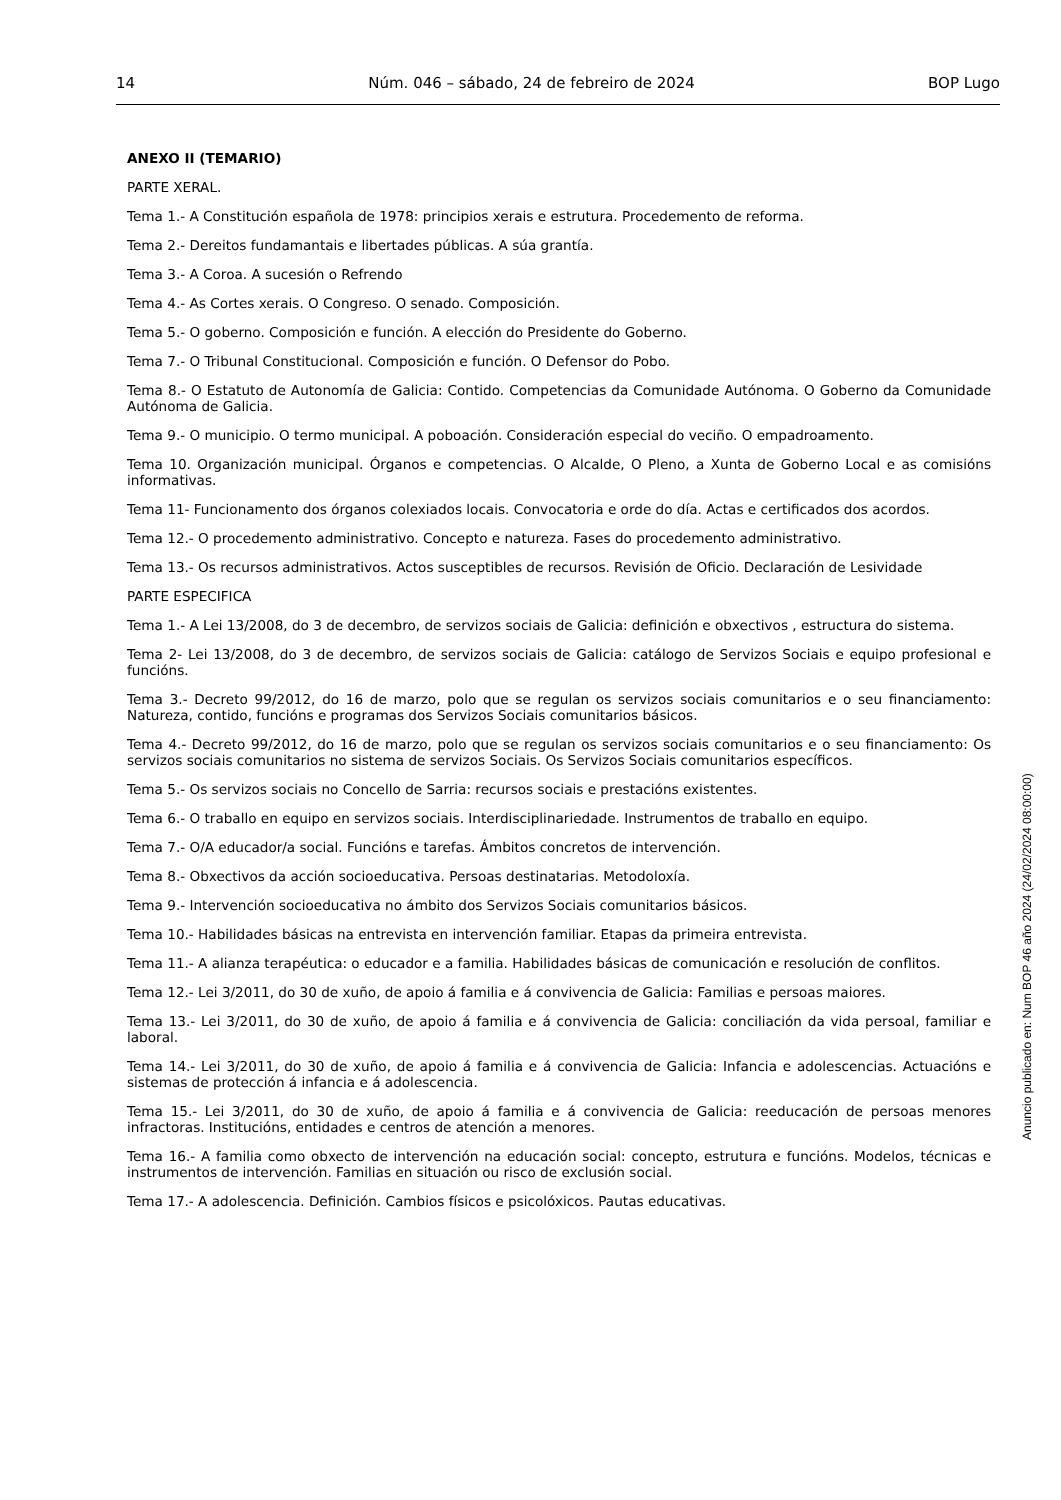14 Núm. 046 – sábado, 24 de febreiro de 2024 BOP Lugo
ANEXO II (TEMARIO)
PARTE XERAL.
Tema 1.- A Constitución española de 1978: principios xerais e estrutura. Procedemento de reforma.
Tema 2.- Dereitos fundamantais e libertades públicas. A súa grantía.
Tema 3.- A Coroa. A sucesión o Refrendo
Tema 4.- As Cortes xerais. O Congreso. O senado. Composición.
Tema 5.- O goberno. Composición e función. A elección do Presidente do Goberno.
Tema 7.- O Tribunal Constitucional. Composición e función. O Defensor do Pobo.
Tema 8.- O Estatuto de Autonomía de Galicia: Contido. Competencias da Comunidade Autónoma. O Goberno da Comunidade Autónoma de Galicia.
Tema 9.- O municipio. O termo municipal. A poboación. Consideración especial do veciño. O empadroamento.
Tema 10. Organización municipal. Órganos e competencias. O Alcalde, O Pleno, a Xunta de Goberno Local e as comisións informativas.
Tema 11- Funcionamento dos órganos colexiados locais. Convocatoria e orde do día. Actas e certificados dos acordos.
Tema 12.- O procedemento administrativo. Concepto e natureza. Fases do procedemento administrativo.
Tema 13.- Os recursos administrativos. Actos susceptibles de recursos. Revisión de Oficio. Declaración de Lesividade
PARTE ESPECIFICA
Tema 1.- A Lei 13/2008, do 3 de decembro, de servizos sociais de Galicia: definición e obxectivos , estructura do sistema.
Tema 2- Lei 13/2008, do 3 de decembro, de servizos sociais de Galicia: catálogo de Servizos Sociais e equipo profesional e funcións.
Tema 3.- Decreto 99/2012, do 16 de marzo, polo que se regulan os servizos sociais comunitarios e o seu financiamento: Natureza, contido, funcións e programas dos Servizos Sociais comunitarios básicos.
Tema 4.- Decreto 99/2012, do 16 de marzo, polo que se regulan os servizos sociais comunitarios e o seu financiamento: Os servizos sociais comunitarios no sistema de servizos Sociais. Os Servizos Sociais comunitarios específicos.
Tema 5.- Os servizos sociais no Concello de Sarria: recursos sociais e prestacións existentes.
Tema 6.- O traballo en equipo en servizos sociais. Interdisciplinariedade. Instrumentos de traballo en equipo.
Tema 7.- O/A educador/a social. Funcións e tarefas. Ámbitos concretos de intervención.
Tema 8.- Obxectivos da acción socioeducativa. Persoas destinatarias. Metodoloxía.
Tema 9.- Intervención socioeducativa no ámbito dos Servizos Sociais comunitarios básicos.
Tema 10.- Habilidades básicas na entrevista en intervención familiar. Etapas da primeira entrevista.
Tema 11.- A alianza terapéutica: o educador e a familia. Habilidades básicas de comunicación e resolución de conflitos.
Tema 12.- Lei 3/2011, do 30 de xuño, de apoio á familia e á convivencia de Galicia: Familias e persoas maiores.
Tema 13.- Lei 3/2011, do 30 de xuño, de apoio á familia e á convivencia de Galicia: conciliación da vida persoal, familiar e laboral.
Tema 14.- Lei 3/2011, do 30 de xuño, de apoio á familia e á convivencia de Galicia: Infancia e adolescencias. Actuacións e sistemas de protección á infancia e á adolescencia.
Tema 15.- Lei 3/2011, do 30 de xuño, de apoio á familia e á convivencia de Galicia: reeducación de persoas menores infractoras. Institucións, entidades e centros de atención a menores.
Tema 16.- A familia como obxecto de intervención na educación social: concepto, estrutura e funcións. Modelos, técnicas e instrumentos de intervención. Familias en situación ou risco de exclusión social.
Tema 17.- A adolescencia. Definición. Cambios físicos e psicolóxicos. Pautas educativas.
Anuncio publicado en: Num BOP 46 año 2024 (24/02/2024 08:00:00)